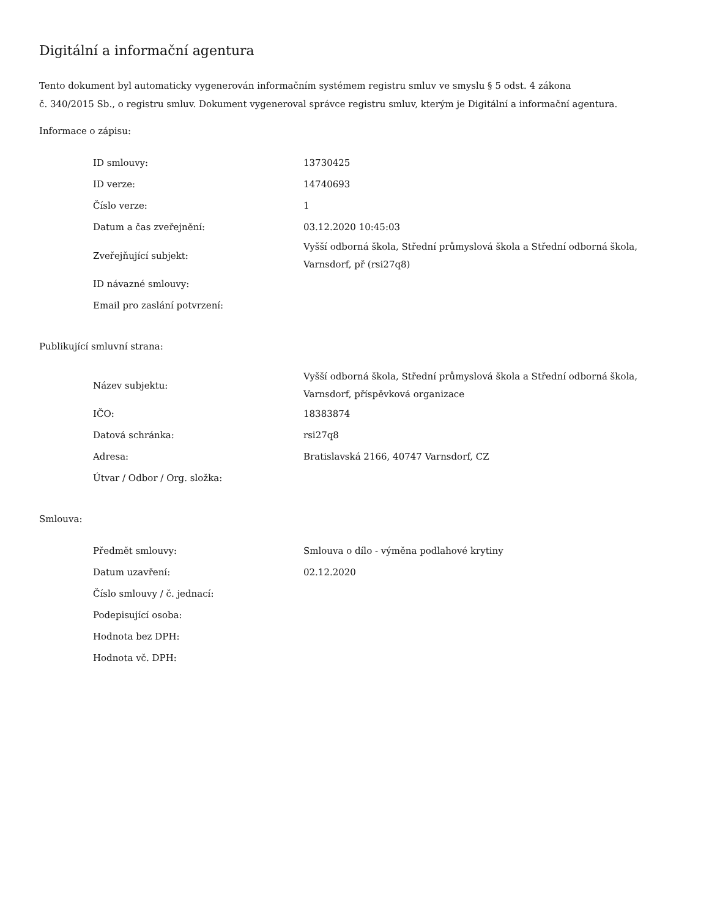Digitální a informační agentura
Tento dokument byl automaticky vygenerován informačním systémem registru smluv ve smyslu § 5 odst. 4 zákona
č. 340/2015 Sb., o registru smluv. Dokument vygeneroval správce registru smluv, kterým je Digitální a informační agentura.
Informace o zápisu:
| ID smlouvy: | 13730425 |
| ID verze: | 14740693 |
| Číslo verze: | 1 |
| Datum a čas zveřejnění: | 03.12.2020 10:45:03 |
| Zveřejňující subjekt: | Vyšší odborná škola, Střední průmyslová škola a Střední odborná škola, Varnsdorf, př (rsi27q8) |
| ID návazné smlouvy: | |
| Email pro zaslání potvrzení: | |
Publikující smluvní strana:
| Název subjektu: | Vyšší odborná škola, Střední průmyslová škola a Střední odborná škola, Varnsdorf, příspěvková organizace |
| IČO: | 18383874 |
| Datová schránka: | rsi27q8 |
| Adresa: | Bratislavská 2166, 40747 Varnsdorf, CZ |
| Útvar / Odbor / Org. složka: | |
Smlouva:
| Předmět smlouvy: | Smlouva o dílo - výměna podlahové krytiny |
| Datum uzavření: | 02.12.2020 |
| Číslo smlouvy / č. jednací: | |
| Podepisující osoba: | |
| Hodnota bez DPH: | |
| Hodnota vč. DPH: | |